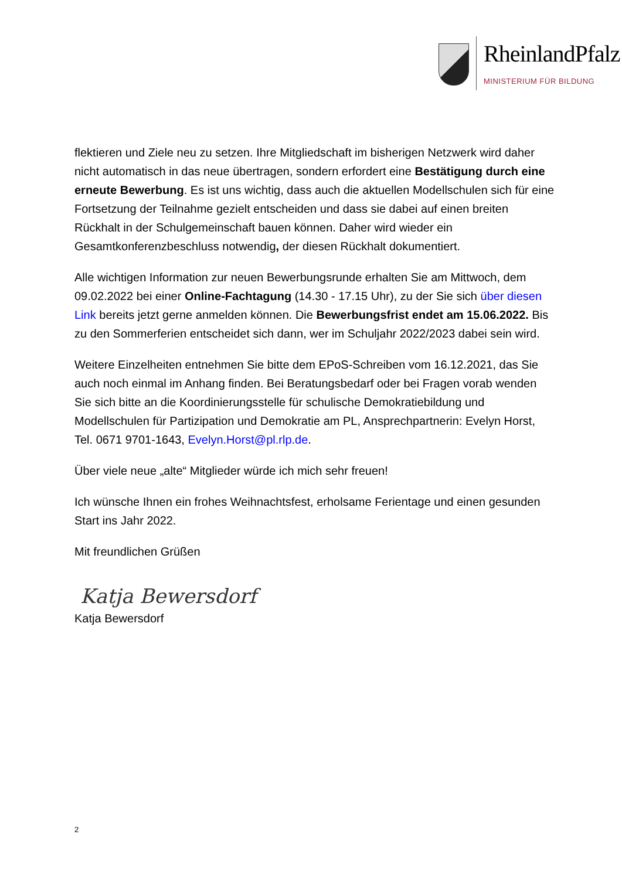RheinlandPfalz
MINISTERIUM FÜR BILDUNG
flektieren und Ziele neu zu setzen. Ihre Mitgliedschaft im bisherigen Netzwerk wird daher nicht automatisch in das neue übertragen, sondern erfordert eine Bestätigung durch eine erneute Bewerbung. Es ist uns wichtig, dass auch die aktuellen Modellschulen sich für eine Fortsetzung der Teilnahme gezielt entscheiden und dass sie dabei auf einen breiten Rückhalt in der Schulgemeinschaft bauen können. Daher wird wieder ein Gesamtkonferenzbeschluss notwendig, der diesen Rückhalt dokumentiert.
Alle wichtigen Information zur neuen Bewerbungsrunde erhalten Sie am Mittwoch, dem 09.02.2022 bei einer Online-Fachtagung (14.30 - 17.15 Uhr), zu der Sie sich über diesen Link bereits jetzt gerne anmelden können. Die Bewerbungsfrist endet am 15.06.2022. Bis zu den Sommerferien entscheidet sich dann, wer im Schuljahr 2022/2023 dabei sein wird.
Weitere Einzelheiten entnehmen Sie bitte dem EPoS-Schreiben vom 16.12.2021, das Sie auch noch einmal im Anhang finden. Bei Beratungsbedarf oder bei Fragen vorab wenden Sie sich bitte an die Koordinierungsstelle für schulische Demokratiebildung und Modellschulen für Partizipation und Demokratie am PL, Ansprechpartnerin: Evelyn Horst, Tel. 0671 9701-1643, Evelyn.Horst@pl.rlp.de.
Über viele neue „alte“ Mitglieder würde ich mich sehr freuen!
Ich wünsche Ihnen ein frohes Weihnachtsfest, erholsame Ferientage und einen gesunden Start ins Jahr 2022.
Mit freundlichen Grüßen
Katja Bewersdorf
Katja Bewersdorf
2